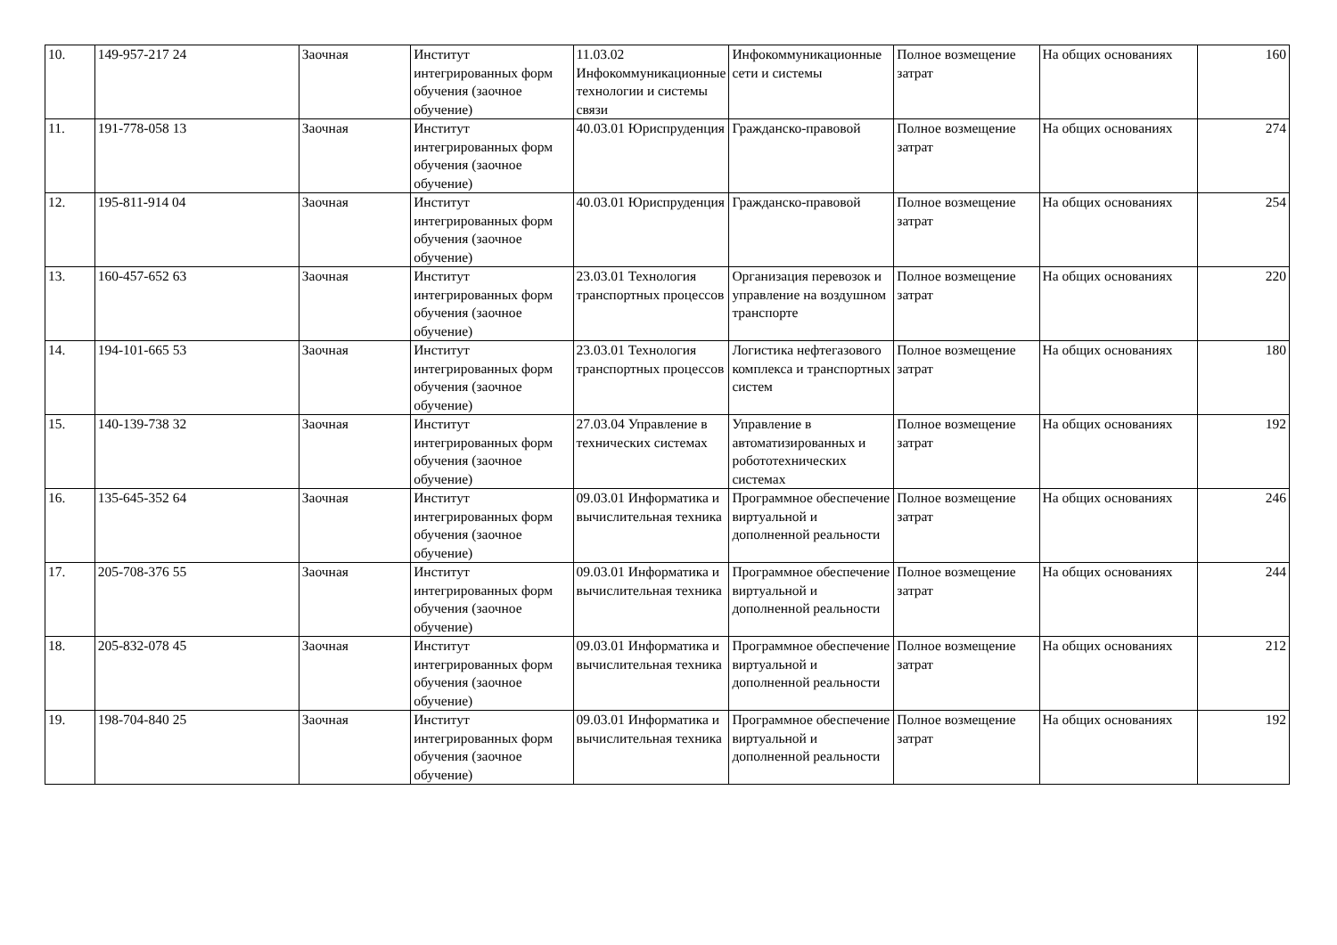| 10. | 149-957-217 24 | Заочная | Институт интегрированных форм обучения (заочное обучение) | 11.03.02 Инфокоммуникационные технологии и системы связи | Инфокоммуникационные сети и системы | Полное возмещение затрат | На общих основаниях | 160 |
| 11. | 191-778-058 13 | Заочная | Институт интегрированных форм обучения (заочное обучение) | 40.03.01 Юриспруденция | Гражданско-правовой | Полное возмещение затрат | На общих основаниях | 274 |
| 12. | 195-811-914 04 | Заочная | Институт интегрированных форм обучения (заочное обучение) | 40.03.01 Юриспруденция | Гражданско-правовой | Полное возмещение затрат | На общих основаниях | 254 |
| 13. | 160-457-652 63 | Заочная | Институт интегрированных форм обучения (заочное обучение) | 23.03.01 Технология транспортных процессов | Организация перевозок и управление на воздушном транспорте | Полное возмещение затрат | На общих основаниях | 220 |
| 14. | 194-101-665 53 | Заочная | Институт интегрированных форм обучения (заочное обучение) | 23.03.01 Технология транспортных процессов | Логистика нефтегазового комплекса и транспортных систем | Полное возмещение затрат | На общих основаниях | 180 |
| 15. | 140-139-738 32 | Заочная | Институт интегрированных форм обучения (заочное обучение) | 27.03.04 Управление в технических системах | Управление в автоматизированных и робототехнических системах | Полное возмещение затрат | На общих основаниях | 192 |
| 16. | 135-645-352 64 | Заочная | Институт интегрированных форм обучения (заочное обучение) | 09.03.01 Информатика и вычислительная техника | Программное обеспечение виртуальной и дополненной реальности | Полное возмещение затрат | На общих основаниях | 246 |
| 17. | 205-708-376 55 | Заочная | Институт интегрированных форм обучения (заочное обучение) | 09.03.01 Информатика и вычислительная техника | Программное обеспечение виртуальной и дополненной реальности | Полное возмещение затрат | На общих основаниях | 244 |
| 18. | 205-832-078 45 | Заочная | Институт интегрированных форм обучения (заочное обучение) | 09.03.01 Информатика и вычислительная техника | Программное обеспечение виртуальной и дополненной реальности | Полное возмещение затрат | На общих основаниях | 212 |
| 19. | 198-704-840 25 | Заочная | Институт интегрированных форм обучения (заочное обучение) | 09.03.01 Информатика и вычислительная техника | Программное обеспечение виртуальной и дополненной реальности | Полное возмещение затрат | На общих основаниях | 192 |